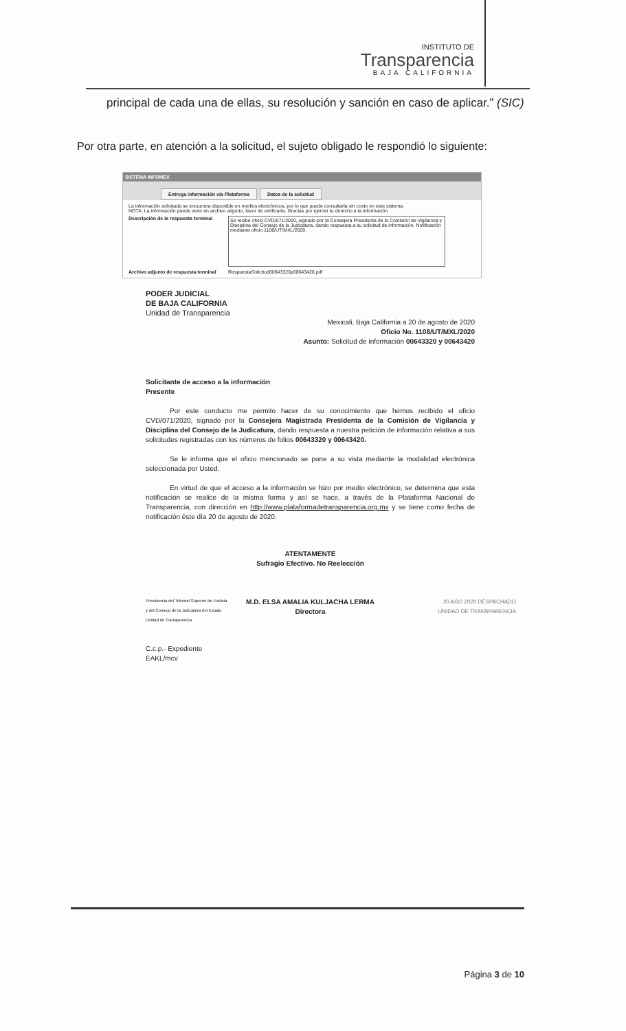INSTITUTO DE
Transparencia
BAJA CALIFORNIA
principal de cada una de ellas, su resolución y sanción en caso de aplicar.” (SIC)
Por otra parte, en atención a la solicitud, el sujeto obligado le respondió lo siguiente:
SISTEMA INFOMEX
Entrega información vía Plataforma Datos de la solicitud
La información solicitada se encuentra disponible en medios electrónicos, por lo que puede consultarla sin costo en este sistema.
NOTA: La información puede venir en archivo adjunto, favor de verificarla. Gracias por ejercer tu derecho a la información
Descripción de la respuesta terminal
Se recibe oficio CVD/071/2020, signado por la Consejera Presidenta de la Comisión de Vigilancia y Disciplina del Consejo de la Judicatura, dando respuesta a su solicitud de información. Notificación mediante oficio 1108/UT/MXL/2020.
Archivo adjunto de respuesta terminal
RespuestaSolicitud00643320y00643420.pdf
PODER JUDICIAL
DE BAJA CALIFORNIA
Unidad de Transparencia
Mexicali, Baja California a 20 de agosto de 2020
Oficio No. 1108/UT/MXL/2020
Asunto: Solicitud de información 00643320 y 00643420
Solicitante de acceso a la información
Presente
Por este conducto me permito hacer de su conocimiento que hemos recibido el oficio CVD/071/2020, signado por la Consejera Magistrada Presidenta de la Comisión de Vigilancia y Disciplina del Consejo de la Judicatura, dando respuesta a nuestra petición de información relativa a sus solicitudes registradas con los números de folios 00643320 y 00643420.
Se le informa que el oficio mencionado se pone a su vista mediante la modalidad electrónica seleccionada por Usted.
En virtud de que el acceso a la información se hizo por medio electrónico, se determina que esta notificación se realice de la misma forma y así se hace, a través de la Plataforma Nacional de Transparencia, con dirección en http://www.plataformadetransparencia.org.mx y se tiene como fecha de notificación éste día 20 de agosto de 2020.
ATENTAMENTE
Sufragio Efectivo. No Reelección
M.D. ELSA AMALIA KULJACHA LERMA
Directora
Presidencia del Tribunal Superior de Justicia
y del Consejo de la Judicatura del Estado
Unidad de Transparencia
20 AGO 2020 DESPACHADO
UNIDAD DE TRANSPARENCIA
C.c.p.- Expediente
EAKL/mcv
Página 3 de 10